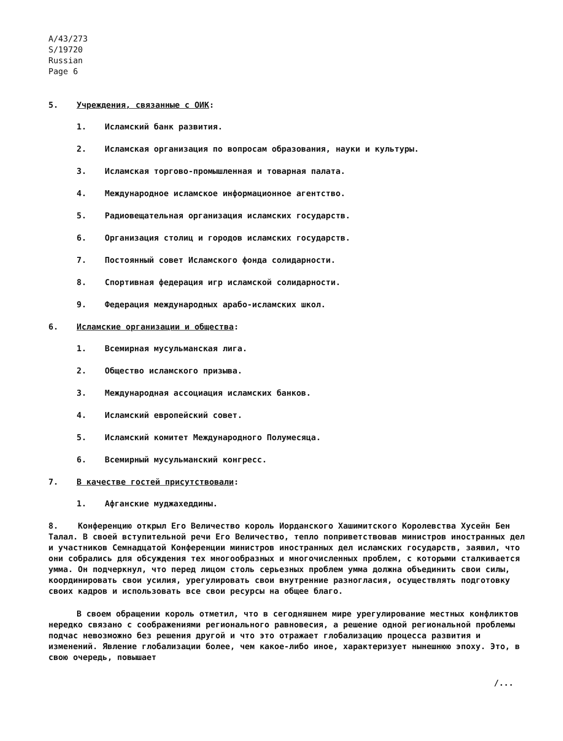A/43/273
S/19720
Russian
Page 6
5. Учреждения, связанные с ОИК:
1. Исламский банк развития.
2. Исламская организация по вопросам образования, науки и культуры.
3. Исламская торгово-промышленная и товарная палата.
4. Международное исламское информационное агентство.
5. Радиовещательная организация исламских государств.
6. Организация столиц и городов исламских государств.
7. Постоянный совет Исламского фонда солидарности.
8. Спортивная федерация игр исламской солидарности.
9. Федерация международных арабо-исламских школ.
6. Исламские организации и общества:
1. Всемирная мусульманская лига.
2. Общество исламского призыва.
3. Международная ассоциация исламских банков.
4. Исламский европейский совет.
5. Исламский комитет Международного Полумесяца.
6. Всемирный мусульманский конгресс.
7. В качестве гостей присутствовали:
1. Афганские муджахеддины.
8. Конференцию открыл Его Величество король Иорданского Хашимитского Королевства Хусейн Бен Талал. В своей вступительной речи Его Величество, тепло поприветствовав министров иностранных дел и участников Семнадцатой Конференции министров иностранных дел исламских государств, заявил, что они собрались для обсуждения тех многообразных и многочисленных проблем, с которыми сталкивается умма. Он подчеркнул, что перед лицом столь серьезных проблем умма должна объединить свои силы, координировать свои усилия, урегулировать свои внутренние разногласия, осуществлять подготовку своих кадров и использовать все свои ресурсы на общее благо.
В своем обращении король отметил, что в сегодняшнем мире урегулирование местных конфликтов нередко связано с соображениями регионального равновесия, а решение одной региональной проблемы подчас невозможно без решения другой и что это отражает глобализацию процесса развития и изменений. Явление глобализации более, чем какое-либо иное, характеризует нынешнюю эпоху. Это, в свою очередь, повышает
/...